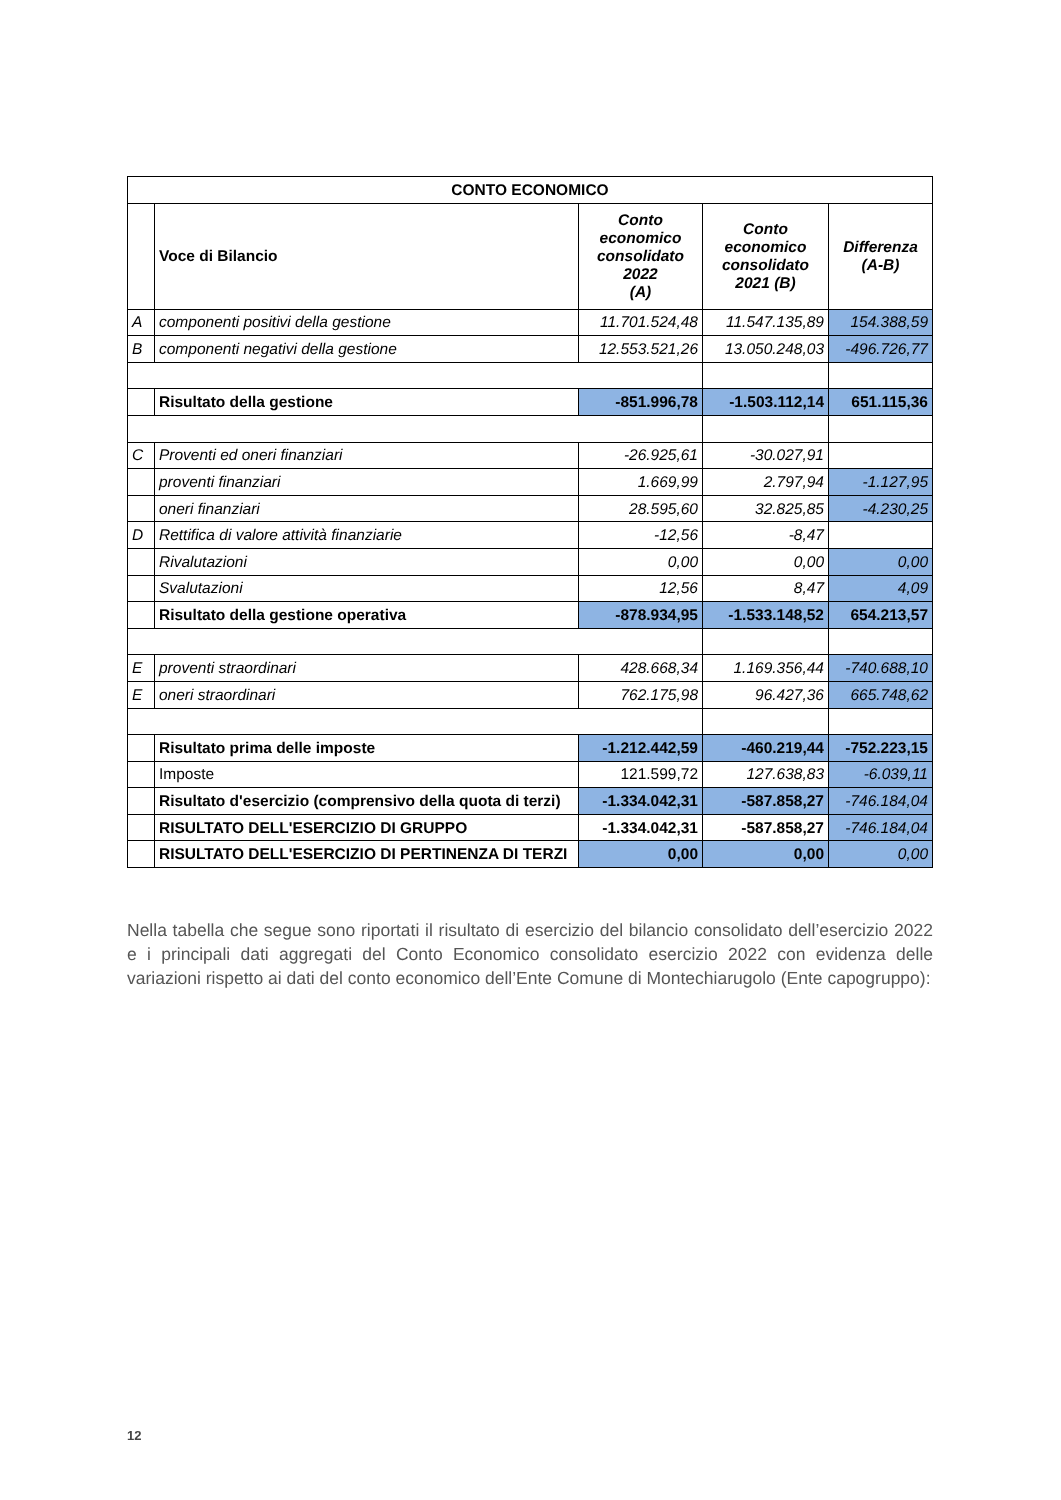| CONTO ECONOMICO | | | | |
| --- | --- | --- | --- | --- |
| | Voce di Bilancio | Conto economico consolidato 2022 (A) | Conto economico consolidato 2021 (B) | Differenza (A-B) |
| A | componenti positivi della gestione | 11.701.524,48 | 11.547.135,89 | 154.388,59 |
| B | componenti negativi della gestione | 12.553.521,26 | 13.050.248,03 | -496.726,77 |
| | Risultato della gestione | -851.996,78 | -1.503.112,14 | 651.115,36 |
| C | Proventi ed oneri finanziari | -26.925,61 | -30.027,91 | |
| | proventi finanziari | 1.669,99 | 2.797,94 | -1.127,95 |
| | oneri finanziari | 28.595,60 | 32.825,85 | -4.230,25 |
| D | Rettifica di valore attività finanziarie | -12,56 | -8,47 | |
| | Rivalutazioni | 0,00 | 0,00 | 0,00 |
| | Svalutazioni | 12,56 | 8,47 | 4,09 |
| | Risultato della gestione operativa | -878.934,95 | -1.533.148,52 | 654.213,57 |
| E | proventi straordinari | 428.668,34 | 1.169.356,44 | -740.688,10 |
| E | oneri straordinari | 762.175,98 | 96.427,36 | 665.748,62 |
| | Risultato prima delle imposte | -1.212.442,59 | -460.219,44 | -752.223,15 |
| | Imposte | 121.599,72 | 127.638,83 | -6.039,11 |
| | Risultato d'esercizio (comprensivo della quota di terzi) | -1.334.042,31 | -587.858,27 | -746.184,04 |
| | RISULTATO DELL'ESERCIZIO DI GRUPPO | -1.334.042,31 | -587.858,27 | -746.184,04 |
| | RISULTATO DELL'ESERCIZIO DI PERTINENZA DI TERZI | 0,00 | 0,00 | 0,00 |
Nella tabella che segue sono riportati il risultato di esercizio del bilancio consolidato dell’esercizio 2022 e i principali dati aggregati del Conto Economico consolidato esercizio 2022 con evidenza delle variazioni rispetto ai dati del conto economico dell’Ente Comune di Montechiarugolo (Ente capogruppo):
12